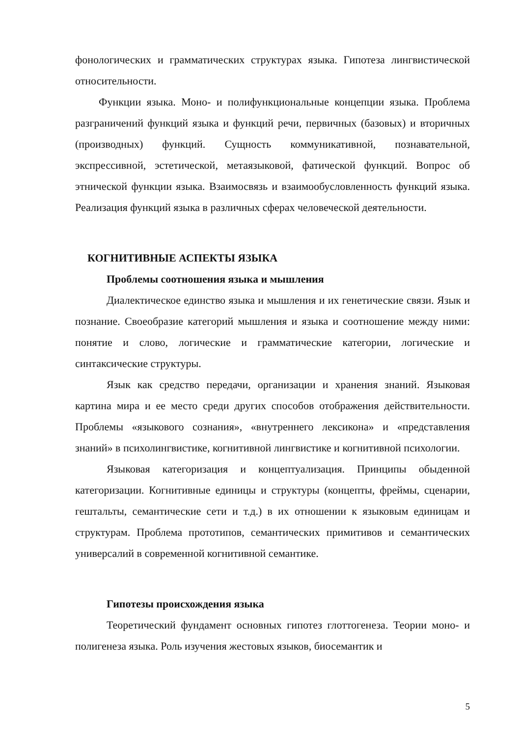фонологических и грамматических структурах языка. Гипотеза лингвистической относительности.
Функции языка. Моно- и полифункциональные концепции языка. Проблема разграничений функций языка и функций речи, первичных (базовых) и вторичных (производных) функций. Сущность коммуникативной, познавательной, экспрессивной, эстетической, метаязыковой, фатической функций. Вопрос об этнической функции языка. Взаимосвязь и взаимообусловленность функций языка. Реализация функций языка в различных сферах человеческой деятельности.
КОГНИТИВНЫЕ АСПЕКТЫ ЯЗЫКА
Проблемы соотношения языка и мышления
Диалектическое единство языка и мышления и их генетические связи. Язык и познание. Своеобразие категорий мышления и языка и соотношение между ними: понятие и слово, логические и грамматические категории, логические и синтаксические структуры.
Язык как средство передачи, организации и хранения знаний. Языковая картина мира и ее место среди других способов отображения действительности. Проблемы «языкового сознания», «внутреннего лексикона» и «представления знаний» в психолингвистике, когнитивной лингвистике и когнитивной психологии.
Языковая категоризация и концептуализация. Принципы обыденной категоризации. Когнитивные единицы и структуры (концепты, фреймы, сценарии, гештальты, семантические сети и т.д.) в их отношении к языковым единицам и структурам. Проблема прототипов, семантических примитивов и семантических универсалий в современной когнитивной семантике.
Гипотезы происхождения языка
Теоретический фундамент основных гипотез глоттогенеза. Теории моно- и полигенеза языка. Роль изучения жестовых языков, биосемантик и
5